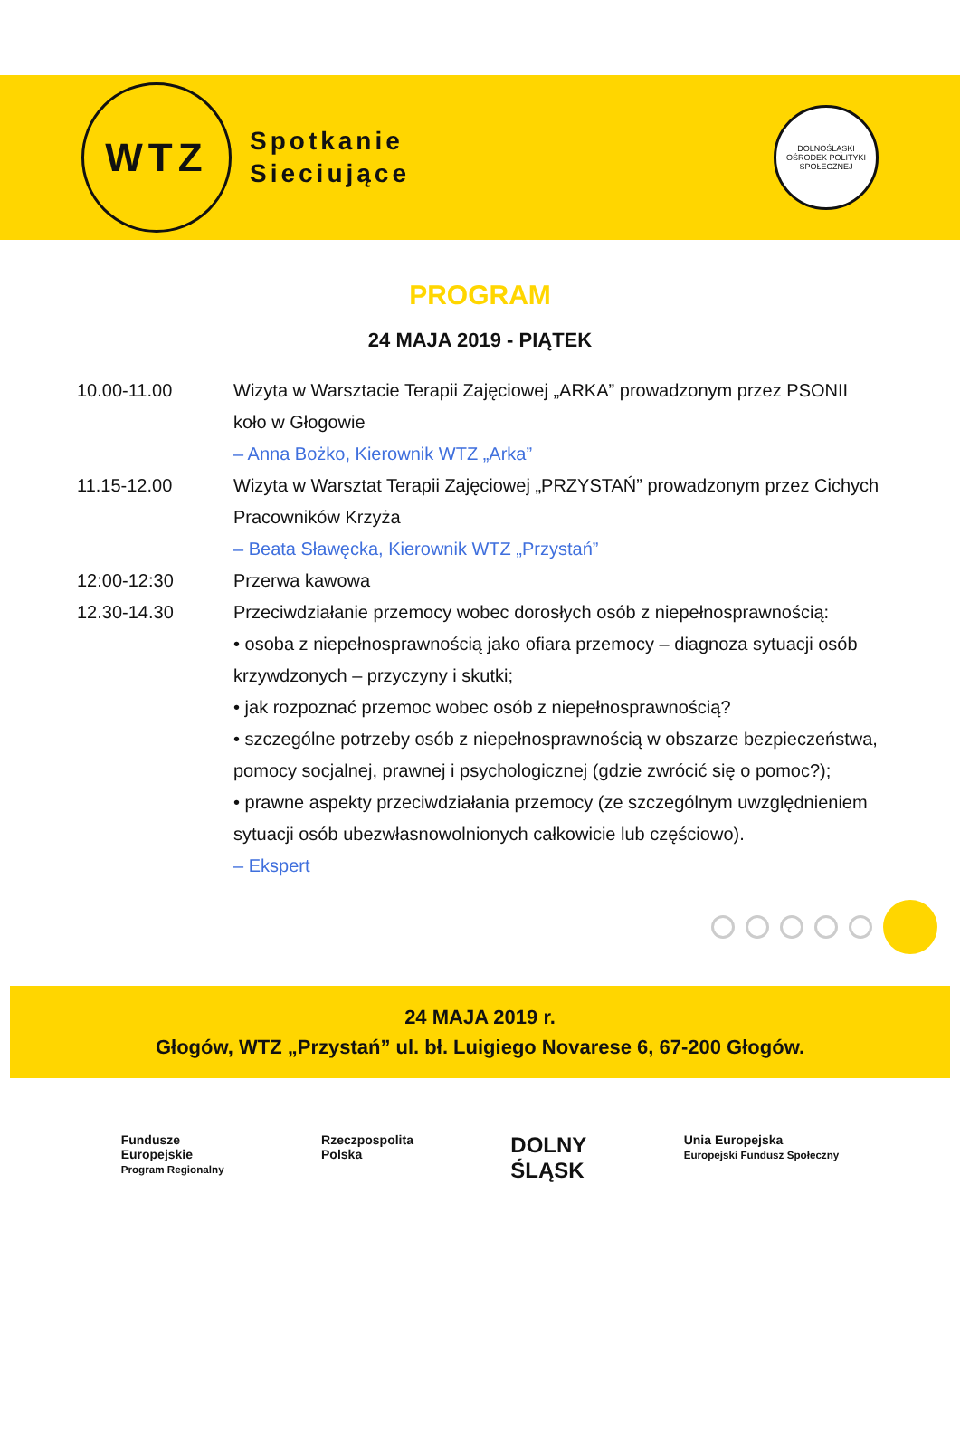WTZ
Spotkanie
Sieciujące
DOLNOŚLĄSKI OŚRODEK POLITYKI SPOŁECZNEJ
PROGRAM
24 MAJA 2019 - PIĄTEK
10.00-11.00 Wizyta w Warsztacie Terapii Zajęciowej „ARKA” prowadzonym przez PSONII koło w Głogowie
– Anna Bożko, Kierownik WTZ „Arka”
11.15-12.00 Wizyta w Warsztat Terapii Zajęciowej „PRZYSTAŃ” prowadzonym przez Cichych Pracowników Krzyża
– Beata Sławęcka, Kierownik WTZ „Przystań”
12:00-12:30 Przerwa kawowa
12.30-14.30 Przeciwdziałanie przemocy wobec dorosłych osób z niepełnosprawnością:
• osoba z niepełnosprawnością jako ofiara przemocy – diagnoza sytuacji osób krzywdzonych – przyczyny i skutki;
• jak rozpoznać przemoc wobec osób z niepełnosprawnością?
• szczególne potrzeby osób z niepełnosprawnością w obszarze bezpieczeństwa, pomocy socjalnej, prawnej i psychologicznej (gdzie zwrócić się o pomoc?);
• prawne aspekty przeciwdziałania przemocy (ze szczególnym uwzględnieniem sytuacji osób ubezwłasnowolnionych całkowicie lub częściowo).
– Ekspert
24 MAJA 2019 r.
Głogów, WTZ „Przystań” ul. bł. Luigiego Novarese 6, 67-200 Głogów.
Fundusze
Europejskie
Program Regionalny
Rzeczpospolita
Polska
DOLNY
ŚLĄSK
Unia Europejska
Europejski Fundusz Społeczny